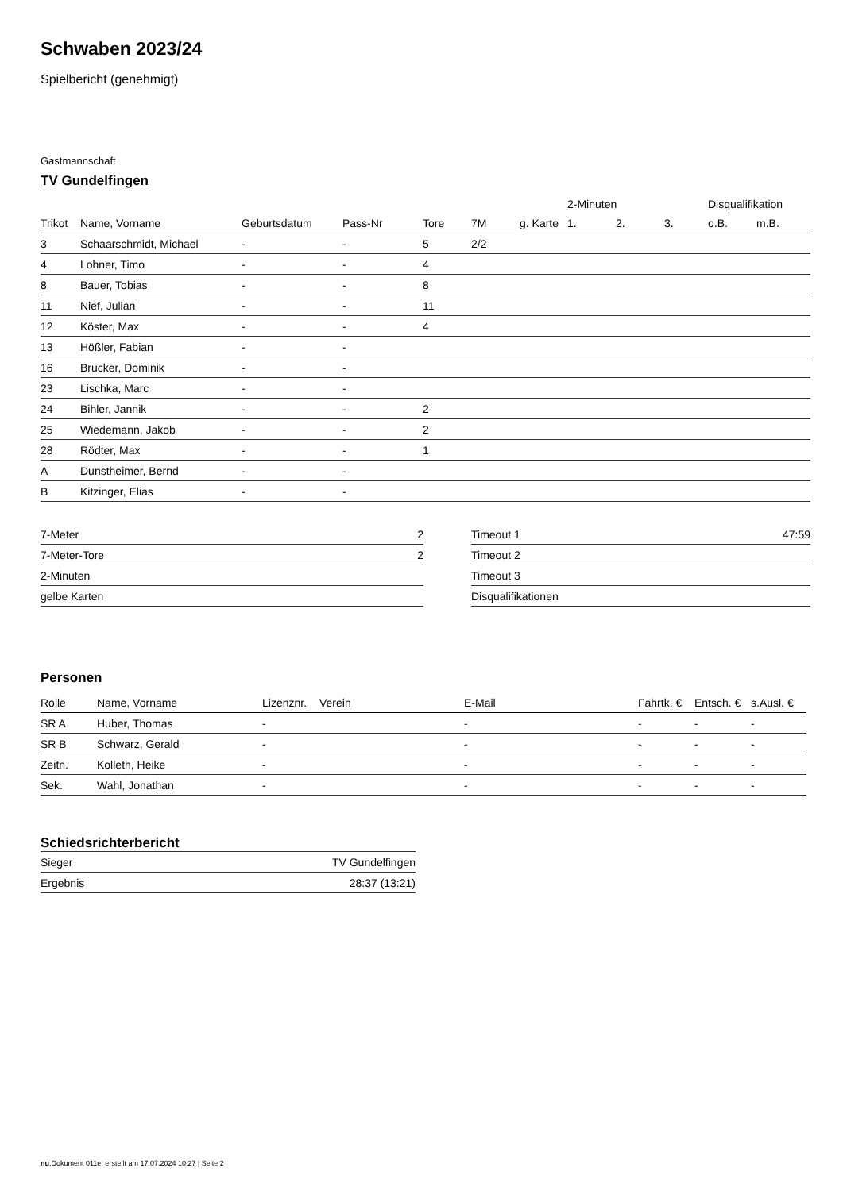Schwaben 2023/24
Spielbericht (genehmigt)
Gastmannschaft
TV Gundelfingen
| | | | | | | | 2-Minuten | | | Disqualifikation | |
| --- | --- | --- | --- | --- | --- | --- | --- | --- | --- | --- | --- |
| Trikot | Name, Vorname | Geburtsdatum | Pass-Nr | Tore | 7M | g. Karte | 1. | 2. | 3. | o.B. | m.B. |
| 3 | Schaarschmidt, Michael | - | - | 5 | 2/2 | | | | | | |
| 4 | Lohner, Timo | - | - | 4 | | | | | | | |
| 8 | Bauer, Tobias | - | - | 8 | | | | | | | |
| 11 | Nief, Julian | - | - | 11 | | | | | | | |
| 12 | Köster, Max | - | - | 4 | | | | | | | |
| 13 | Hößler, Fabian | - | - | | | | | | | | |
| 16 | Brucker, Dominik | - | - | | | | | | | | |
| 23 | Lischka, Marc | - | - | | | | | | | | |
| 24 | Bihler, Jannik | - | - | 2 | | | | | | | |
| 25 | Wiedemann, Jakob | - | - | 2 | | | | | | | |
| 28 | Rödter, Max | - | - | 1 | | | | | | | |
| A | Dunstheimer, Bernd | - | - | | | | | | | | |
| B | Kitzinger, Elias | - | - | | | | | | | | |
| 7-Meter | 2 |
| 7-Meter-Tore | 2 |
| 2-Minuten | |
| gelbe Karten | |
| Timeout 1 | 47:59 |
| Timeout 2 | |
| Timeout 3 | |
| Disqualifikationen | |
Personen
| Rolle | Name, Vorname | Lizenznr. | Verein | E-Mail | Fahrtk. € | Entsch. € | s.Ausl. € |
| --- | --- | --- | --- | --- | --- | --- | --- |
| SR A | Huber, Thomas | - | | - | - | - | - |
| SR B | Schwarz, Gerald | - | | - | - | - | - |
| Zeitn. | Kolleth, Heike | - | | - | - | - | - |
| Sek. | Wahl, Jonathan | - | | - | - | - | - |
Schiedsrichterbericht
| Sieger | TV Gundelfingen |
| Ergebnis | 28:37 (13:21) |
nu.Dokument 011e, erstellt am 17.07.2024 10:27 | Seite 2